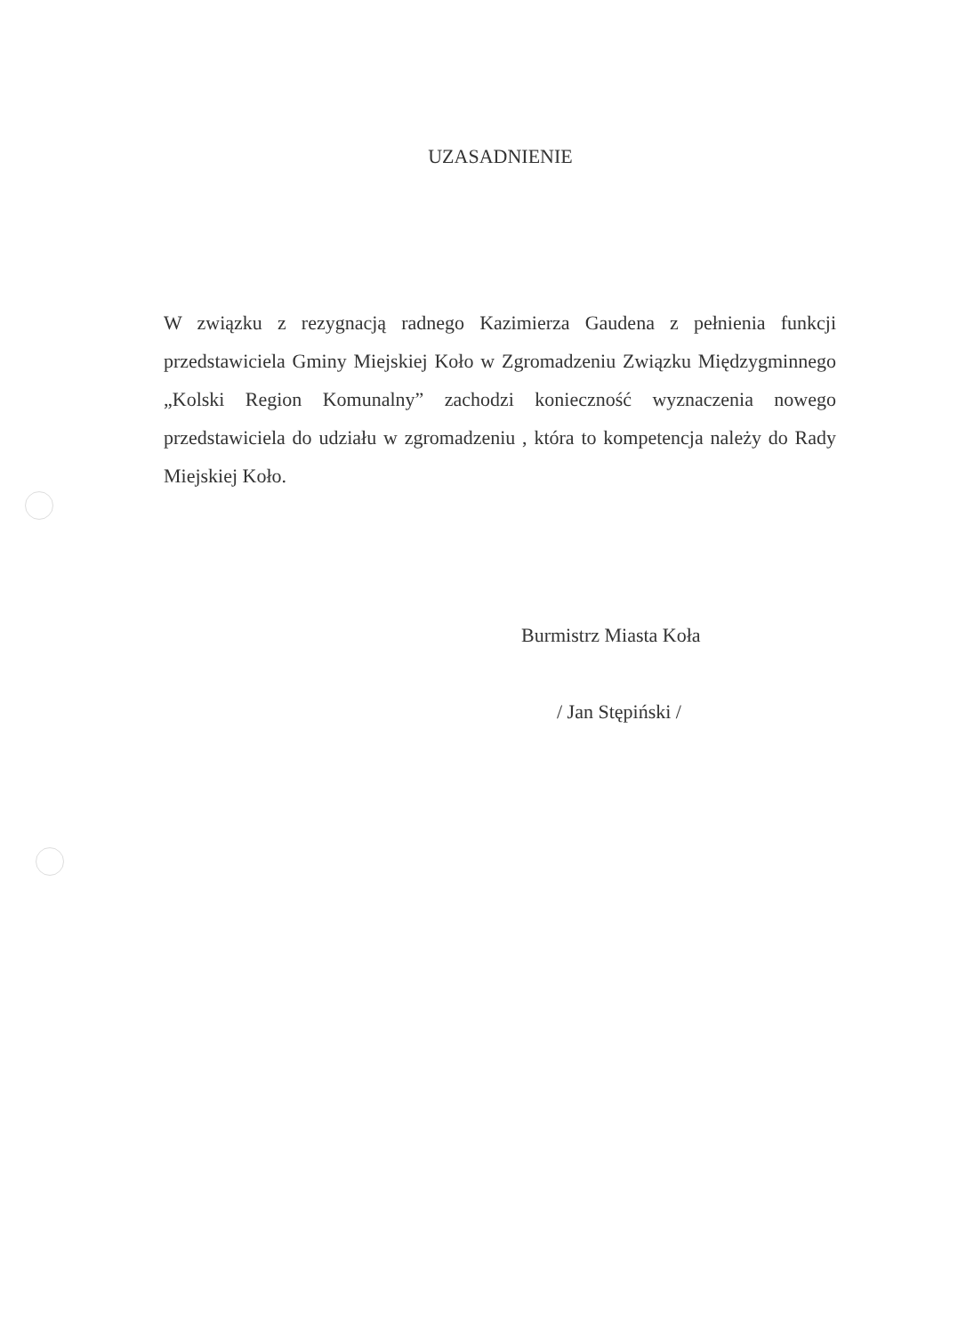UZASADNIENIE
W związku z rezygnacją radnego Kazimierza Gaudena z pełnienia funkcji przedstawiciela Gminy Miejskiej Koło w Zgromadzeniu Związku Międzygminnego „Kolski Region Komunalny” zachodzi konieczność wyznaczenia nowego przedstawiciela do udziału w zgromadzeniu , która to kompetencja należy do Rady Miejskiej Koło.
Burmistrz Miasta Koła
/ Jan Stępiński /